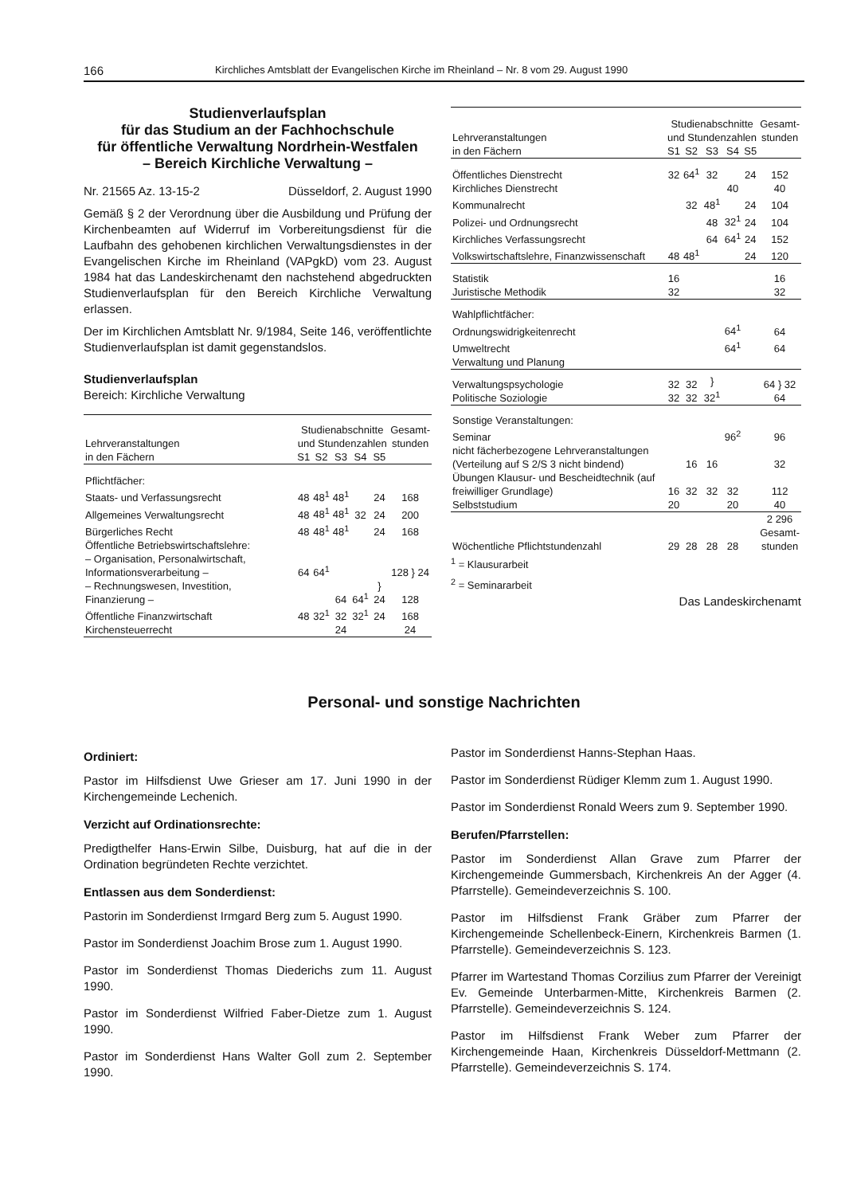166 Kirchliches Amtsblatt der Evangelischen Kirche im Rheinland – Nr. 8 vom 29. August 1990
Studienverlaufsplan
für das Studium an der Fachhochschule
für öffentliche Verwaltung Nordrhein-Westfalen
– Bereich Kirchliche Verwaltung –
Nr. 21565 Az. 13-15-2 Düsseldorf, 2. August 1990
Gemäß § 2 der Verordnung über die Ausbildung und Prüfung der Kirchenbeamten auf Widerruf im Vorbereitungsdienst für die Laufbahn des gehobenen kirchlichen Verwaltungsdienstes in der Evangelischen Kirche im Rheinland (VAPgkD) vom 23. August 1984 hat das Landeskirchenamt den nachstehend abgedruckten Studienverlaufsplan für den Bereich Kirchliche Verwaltung erlassen.
Der im Kirchlichen Amtsblatt Nr. 9/1984, Seite 146, veröffentlichte Studienverlaufsplan ist damit gegenstandslos.
Studienverlaufsplan
Bereich: Kirchliche Verwaltung
| Lehrveranstaltungen in den Fächern | Studienabschnitte und Stundenzahlen | | | | | Gesamt- stunden |
| --- | --- | --- | --- | --- | --- | --- |
| | S1 | S2 | S3 | S4 | S5 | |
| Pflichtfächer: | | | | | | |
| Staats- und Verfassungsrecht | 48 | 48<sup>1</sup> | 48<sup>1</sup> | | 24 | 168 |
| Allgemeines Verwaltungsrecht | 48 | 48<sup>1</sup> | 48<sup>1</sup> | 32 | 24 | 200 |
| Bürgerliches Recht | 48 | 48<sup>1</sup> | 48<sup>1</sup> | | 24 | 168 |
| Öffentliche Betriebswirtschaftslehre: | | | | | | |
| – Organisation, Personalwirtschaft, Informationsverarbeitung – | 64 | 64<sup>1</sup> | | | } 24 | 128 } 24 |
| – Rechnungswesen, Investition, Finanzierung – | | | 64 | 64<sup>1</sup> | | 128 |
| Öffentliche Finanzwirtschaft | 48 | 32<sup>1</sup> | 32 | 32<sup>1</sup> | 24 | 168 |
| Kirchensteuerrecht | | | 24 | | | 24 |
| Lehrveranstaltungen in den Fächern | Studienabschnitte und Stundenzahlen | | | | | Gesamt- stunden |
| --- | --- | --- | --- | --- | --- | --- |
| | S1 | S2 | S3 | S4 | S5 | |
| Öffentliches Dienstrecht | 32 | 64<sup>1</sup> | 32 | | 24 | 152 |
| Kirchliches Dienstrecht | | | | 40 | | 40 |
| Kommunalrecht | | 32 | 48<sup>1</sup> | | 24 | 104 |
| Polizei- und Ordnungsrecht | | | 48 | 32<sup>1</sup> | 24 | 104 |
| Kirchliches Verfassungsrecht | | | 64 | 64<sup>1</sup> | 24 | 152 |
| Volkswirtschaftslehre, Finanzwissenschaft | 48 | 48<sup>1</sup> | | | 24 | 120 |
| Statistik | 16 | | | | | 16 |
| Juristische Methodik | 32 | | | | | 32 |
| Wahlpflichtfächer: | | | | | | |
| Ordnungswidrigkeitenrecht | | | | 64<sup>1</sup> | | 64 |
| Umweltrecht | | | | 64<sup>1</sup> | | 64 |
| Verwaltung und Planung | | | | | | |
| Verwaltungspsychologie | 32 | 32 | } 32<sup>1</sup> | | | 64 } 32 64 |
| Politische Soziologie | 32 | 32 | | | | |
| Sonstige Veranstaltungen: | | | | | | |
| Seminar | | | | 96<sup>2</sup> | | 96 |
| nicht fächerbezogene Lehrveranstaltungen (Verteilung auf S 2/S 3 nicht bindend) | | 16 | 16 | | | 32 |
| Übungen Klausur- und Bescheidtechnik (auf freiwilliger Grundlage) | 16 | 32 | 32 | 32 | | 112 |
| Selbststudium | 20 | | | 20 | | 40 |
| Wöchentliche Pflichtstundenzahl | 29 | 28 | 28 | 28 | | 2 296 Gesamt- stunden |
<sup>1</sup> = Klausurarbeit
<sup>2</sup> = Seminararbeit
Das Landeskirchenamt
Personal- und sonstige Nachrichten
Ordiniert:
Pastor im Hilfsdienst Uwe Grieser am 17. Juni 1990 in der Kirchengemeinde Lechenich.
Verzicht auf Ordinationsrechte:
Predigthelfer Hans-Erwin Silbe, Duisburg, hat auf die in der Ordination begründeten Rechte verzichtet.
Entlassen aus dem Sonderdienst:
Pastorin im Sonderdienst Irmgard Berg zum 5. August 1990.
Pastor im Sonderdienst Joachim Brose zum 1. August 1990.
Pastor im Sonderdienst Thomas Diederichs zum 11. August 1990.
Pastor im Sonderdienst Wilfried Faber-Dietze zum 1. August 1990.
Pastor im Sonderdienst Hans Walter Goll zum 2. September 1990.
Pastor im Sonderdienst Hanns-Stephan Haas.
Pastor im Sonderdienst Rüdiger Klemm zum 1. August 1990.
Pastor im Sonderdienst Ronald Weers zum 9. September 1990.
Berufen/Pfarrstellen:
Pastor im Sonderdienst Allan Grave zum Pfarrer der Kirchengemeinde Gummersbach, Kirchenkreis An der Agger (4. Pfarrstelle). Gemeindeverzeichnis S. 100.
Pastor im Hilfsdienst Frank Gräber zum Pfarrer der Kirchengemeinde Schellenbeck-Einern, Kirchenkreis Barmen (1. Pfarrstelle). Gemeindeverzeichnis S. 123.
Pfarrer im Wartestand Thomas Corzilius zum Pfarrer der Vereinigt Ev. Gemeinde Unterbarmen-Mitte, Kirchenkreis Barmen (2. Pfarrstelle). Gemeindeverzeichnis S. 124.
Pastor im Hilfsdienst Frank Weber zum Pfarrer der Kirchengemeinde Haan, Kirchenkreis Düsseldorf-Mettmann (2. Pfarrstelle). Gemeindeverzeichnis S. 174.